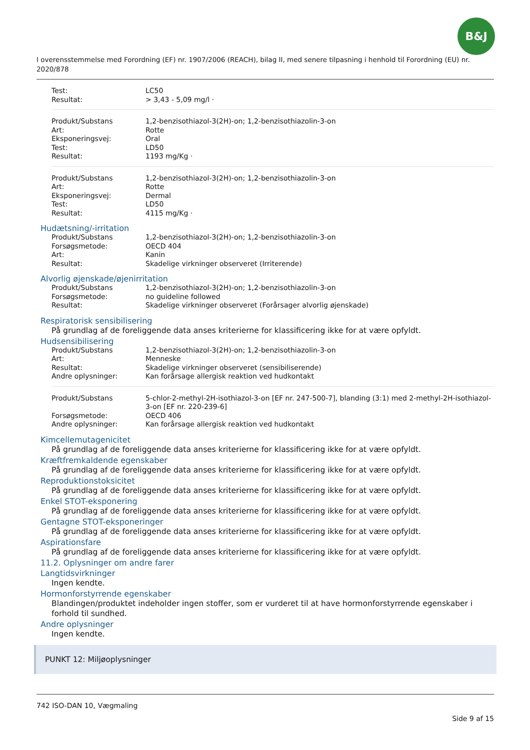B&J
I overensstemmelse med Forordning (EF) nr. 1907/2006 (REACH), bilag II, med senere tilpasning i henhold til Forordning (EU) nr. 2020/878
| Test: | LC50 |
| Resultat: | > 3,43 - 5,09 mg/l · |
| Produkt/Substans | 1,2-benzisothiazol-3(2H)-on; 1,2-benzisothiazolin-3-on |
| Art: | Rotte |
| Eksponeringsvej: | Oral |
| Test: | LD50 |
| Resultat: | 1193 mg/Kg · |
| Produkt/Substans | 1,2-benzisothiazol-3(2H)-on; 1,2-benzisothiazolin-3-on |
| Art: | Rotte |
| Eksponeringsvej: | Dermal |
| Test: | LD50 |
| Resultat: | 4115 mg/Kg · |
Hudætsning/-irritation
| Produkt/Substans | 1,2-benzisothiazol-3(2H)-on; 1,2-benzisothiazolin-3-on |
| Forsøgsmetode: | OECD 404 |
| Art: | Kanin |
| Resultat: | Skadelige virkninger observeret (Irriterende) |
Alvorlig øjenskade/øjenirritation
| Produkt/Substans | 1,2-benzisothiazol-3(2H)-on; 1,2-benzisothiazolin-3-on |
| Forsøgsmetode: | no guideline followed |
| Resultat: | Skadelige virkninger observeret (Forårsager alvorlig øjenskade) |
Respiratorisk sensibilisering
På grundlag af de foreliggende data anses kriterierne for klassificering ikke for at være opfyldt.
Hudsensibilisering
| Produkt/Substans | 1,2-benzisothiazol-3(2H)-on; 1,2-benzisothiazolin-3-on |
| Art: | Menneske |
| Resultat: | Skadelige virkninger observeret (sensibiliserende) |
| Andre oplysninger: | Kan forårsage allergisk reaktion ved hudkontakt |
| Produkt/Substans | 5-chlor-2-methyl-2H-isothiazol-3-on [EF nr. 247-500-7], blanding (3:1) med 2-methyl-2H-isothiazol-3-on [EF nr. 220-239-6] |
| Forsøgsmetode: | OECD 406 |
| Andre oplysninger: | Kan forårsage allergisk reaktion ved hudkontakt |
Kimcellemutagenicitet
På grundlag af de foreliggende data anses kriterierne for klassificering ikke for at være opfyldt.
Kræftfremkaldende egenskaber
På grundlag af de foreliggende data anses kriterierne for klassificering ikke for at være opfyldt.
Reproduktionstoksicitet
På grundlag af de foreliggende data anses kriterierne for klassificering ikke for at være opfyldt.
Enkel STOT-eksponering
På grundlag af de foreliggende data anses kriterierne for klassificering ikke for at være opfyldt.
Gentagne STOT-eksponeringer
På grundlag af de foreliggende data anses kriterierne for klassificering ikke for at være opfyldt.
Aspirationsfare
På grundlag af de foreliggende data anses kriterierne for klassificering ikke for at være opfyldt.
11.2. Oplysninger om andre farer
Langtidsvirkninger
Ingen kendte.
Hormonforstyrrende egenskaber
Blandingen/produktet indeholder ingen stoffer, som er vurderet til at have hormonforstyrrende egenskaber i forhold til sundhed.
Andre oplysninger
Ingen kendte.
PUNKT 12: Miljøoplysninger
742 ISO-DAN 10, Vægmaling
Side 9 af 15